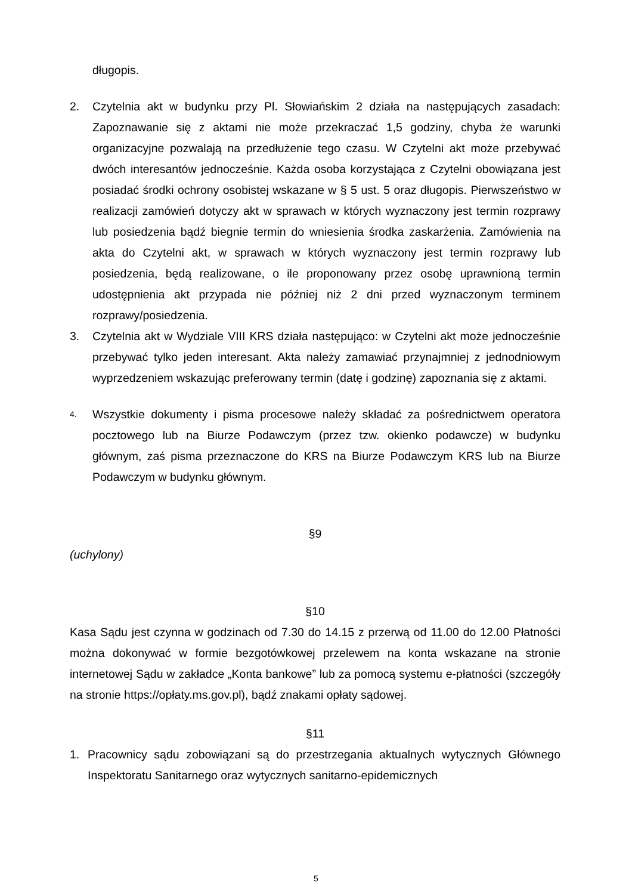długopis.
2. Czytelnia akt w budynku przy Pl. Słowiańskim 2 działa na następujących zasadach: Zapoznawanie się z aktami nie może przekraczać 1,5 godziny, chyba że warunki organizacyjne pozwalają na przedłużenie tego czasu. W Czytelni akt może przebywać dwóch interesantów jednocześnie. Każda osoba korzystająca z Czytelni obowiązana jest posiadać środki ochrony osobistej wskazane w § 5 ust. 5 oraz długopis. Pierwszeństwo w realizacji zamówień dotyczy akt w sprawach w których wyznaczony jest termin rozprawy lub posiedzenia bądź biegnie termin do wniesienia środka zaskarżenia. Zamówienia na akta do Czytelni akt, w sprawach w których wyznaczony jest termin rozprawy lub posiedzenia, będą realizowane, o ile proponowany przez osobę uprawnioną termin udostępnienia akt przypada nie później niż 2 dni przed wyznaczonym terminem rozprawy/posiedzenia.
3. Czytelnia akt w Wydziale VIII KRS działa następująco: w Czytelni akt może jednocześnie przebywać tylko jeden interesant. Akta należy zamawiać przynajmniej z jednodniowym wyprzedzeniem wskazując preferowany termin (datę i godzinę) zapoznania się z aktami.
4. Wszystkie dokumenty i pisma procesowe należy składać za pośrednictwem operatora pocztowego lub na Biurze Podawczym (przez tzw. okienko podawcze) w budynku głównym, zaś pisma przeznaczone do KRS na Biurze Podawczym KRS lub na Biurze Podawczym w budynku głównym.
§9
(uchylony)
§10
Kasa Sądu jest czynna w godzinach od 7.30 do 14.15 z przerwą od 11.00 do 12.00 Płatności można dokonywać w formie bezgotówkowej przelewem na konta wskazane na stronie internetowej Sądu w zakładce „Konta bankowe” lub za pomocą systemu e-płatności (szczegóły na stronie https://opłaty.ms.gov.pl), bądź znakami opłaty sądowej.
§11
1. Pracownicy sądu zobowiązani są do przestrzegania aktualnych wytycznych Głównego Inspektoratu Sanitarnego oraz wytycznych sanitarno-epidemicznych
5